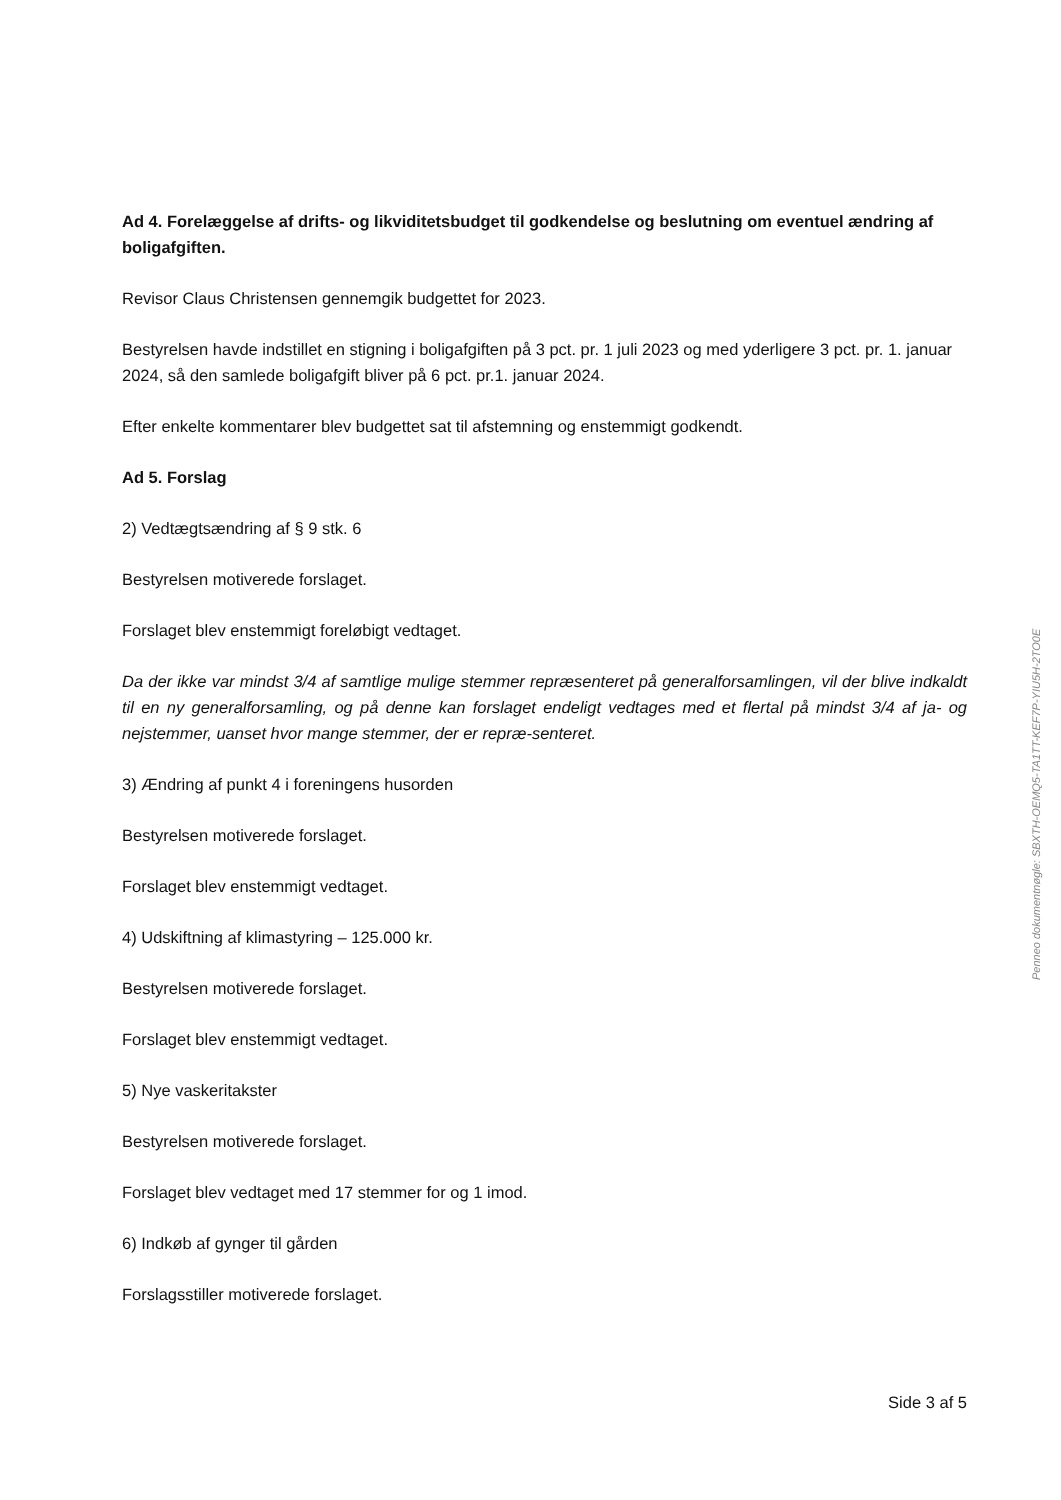Ad 4. Forelæggelse af drifts- og likviditetsbudget til godkendelse og beslutning om eventuel ændring af boligafgiften.
Revisor Claus Christensen gennemgik budgettet for 2023.
Bestyrelsen havde indstillet en stigning i boligafgiften på 3 pct. pr. 1 juli 2023 og med yderligere 3 pct. pr. 1. januar 2024, så den samlede boligafgift bliver på 6 pct. pr.1. januar 2024.
Efter enkelte kommentarer blev budgettet sat til afstemning og enstemmigt godkendt.
Ad 5. Forslag
2) Vedtægtsændring af § 9 stk. 6
Bestyrelsen motiverede forslaget.
Forslaget blev enstemmigt foreløbigt vedtaget.
Da der ikke var mindst 3/4 af samtlige mulige stemmer repræsenteret på generalforsamlingen, vil der blive indkaldt til en ny generalforsamling, og på denne kan forslaget endeligt vedtages med et flertal på mindst 3/4 af ja- og nejstemmer, uanset hvor mange stemmer, der er repræ-senteret.
3) Ændring af punkt 4 i foreningens husorden
Bestyrelsen motiverede forslaget.
Forslaget blev enstemmigt vedtaget.
4) Udskiftning af klimastyring – 125.000 kr.
Bestyrelsen motiverede forslaget.
Forslaget blev enstemmigt vedtaget.
5) Nye vaskeritakster
Bestyrelsen motiverede forslaget.
Forslaget blev vedtaget med 17 stemmer for og 1 imod.
6) Indkøb af gynger til gården
Forslagsstiller motiverede forslaget.
Side 3 af 5
Penneo dokumentnøgle: SBXTH-OEMQ5-TA1TT-KEF7P-YIU5H-2TO0E